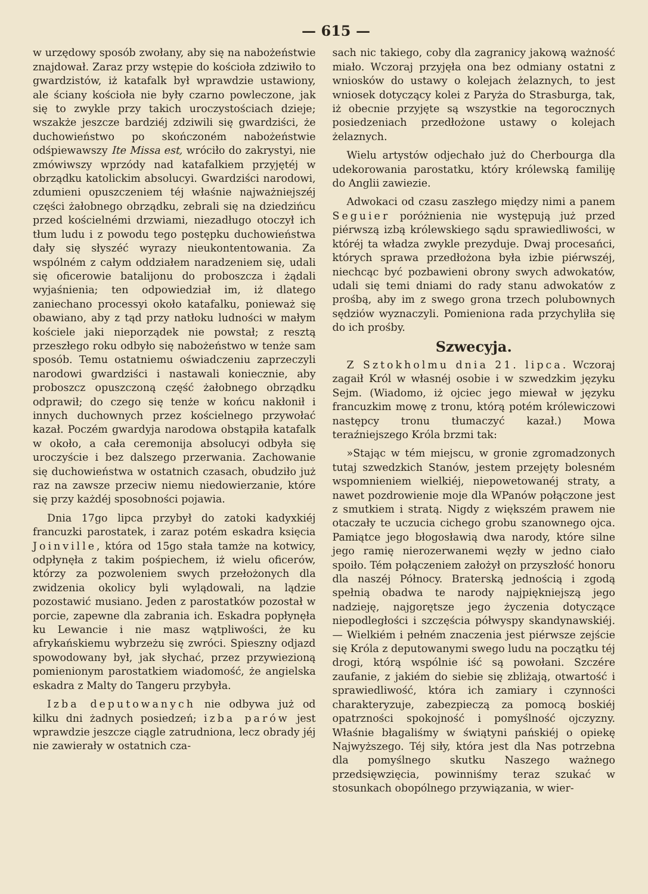— 615 —
w urzędowy sposób zwołany, aby się na nabożeństwie znajdował. Zaraz przy wstępie do kościoła zdziwiło to gwardzistów, iż katafalk był wprawdzie ustawiony, ale ściany kościoła nie były czarno powleczone, jak się to zwykle przy takich uroczystościach dzieje; wszakże jeszcze bardziéj zdziwili się gwardziści, że duchowieństwo po skończoném nabożeństwie odśpiewawszy Ite Missa est, wróciło do zakrystyi, nie zmówiwszy wprzódy nad katafalkiem przyjętéj w obrządku katolickim absolucyi. Gwardziści narodowi, zdumieni opuszczeniem téj właśnie najważniejszéj części żałobnego obrządku, zebrali się na dziedzińcu przed kościelnémi drzwiami, niezadługo otoczył ich tłum ludu i z powodu tego postępku duchowieństwa dały się słyszéć wyrazy nieukontentowania. Za wspólném z całym oddziałem naradzeniem się, udali się oficerowie batalijonu do proboszcza i żądali wyjaśnienia; ten odpowiedział im, iż dlatego zaniechano processyi około katafalku, ponieważ się obawiano, aby z tąd przy natłoku ludności w małym kościele jaki nieporządek nie powstał; z resztą przeszłego roku odbyło się nabożeństwo w tenże sam sposób. Temu ostatniemu oświadczeniu zaprzeczyli narodowi gwardziści i nastawali koniecznie, aby proboszcz opuszczoną część żałobnego obrządku odprawił; do czego się tenże w końcu nakłonił i innych duchownych przez kościelnego przywołać kazał. Poczém gwardyja narodowa obstąpiła katafalk w około, a cała ceremonija absolucyi odbyła się uroczyście i bez dalszego przerwania. Zachowanie się duchowieństwa w ostatnich czasach, obudziło już raz na zawsze przeciw niemu niedowierzanie, które się przy każdéj sposobności pojawia.
Dnia 17go lipca przybył do zatoki kadyxkiéj francuzki parostatek, i zaraz potém eskadra księcia Joinville, która od 15go stała tamże na kotwicy, odpłynęła z takim pośpiechem, iż wielu oficerów, którzy za pozwoleniem swych przełożonych dla zwidzenia okolicy byli wylądowali, na lądzie pozostawić musiano. Jeden z parostatków pozostał w porcie, zapewne dla zabrania ich. Eskadra popłynęła ku Lewancie i nie masz wątpliwości, że ku afrykańskiemu wybrzeżu się zwróci. Spieszny odjazd spowodowany był, jak słychać, przez przywiezioną pomienionym parostatkiem wiadomość, że angielska eskadra z Malty do Tangeru przybyła.
Izba deputowanych nie odbywa już od kilku dni żadnych posiedzeń; izba parów jest wprawdzie jeszcze ciągle zatrudniona, lecz obrady jéj nie zawierały w ostatnich cza-
sach nic takiego, coby dla zagranicy jakową ważność miało. Wczoraj przyjęła ona bez odmiany ostatni z wniosków do ustawy o kolejach żelaznych, to jest wniosek dotyczący kolei z Paryża do Strasburga, tak, iż obecnie przyjęte są wszystkie na tegorocznych posiedzeniach przedłożone ustawy o kolejach żelaznych.
Wielu artystów odjechało już do Cherbourga dla udekorowania parostatku, który królewską familiję do Anglii zawiezie.
Adwokaci od czasu zaszłego między nimi a panem Seguier poróżnienia nie występują już przed piérwszą izbą królewskiego sądu sprawiedliwości, w któréj ta władza zwykle prezyduje. Dwaj procesańci, których sprawa przedłożona była izbie piérwszéj, niechcąc być pozbawieni obrony swych adwokatów, udali się temi dniami do rady stanu adwokatów z prośbą, aby im z swego grona trzech polubownych sędziów wyznaczyli. Pomieniona rada przychyliła się do ich prośby.
Szwecyja.
Z Sztokholmu dnia 21. lipca. Wczoraj zagaił Król w własnéj osobie i w szwedzkim języku Sejm. (Wiadomo, iż ojciec jego miewał w języku francuzkim mowę z tronu, którą potém królewiczowi następcy tronu tłumaczyć kazał.) Mowa teraźniejszego Króla brzmi tak:
»Stając w tém miejscu, w gronie zgromadzonych tutaj szwedzkich Stanów, jestem przejęty bolesném wspomnieniem wielkiéj, niepowetowanéj straty, a nawet pozdrowienie moje dla WPanów połączone jest z smutkiem i stratą. Nigdy z większém prawem nie otaczały te uczucia cichego grobu szanownego ojca. Pamiątce jego błogosławią dwa narody, które silne jego ramię nierozerwanemi węzły w jedno ciało spoiło. Tém połączeniem założył on przyszłość honoru dla naszéj Północy. Braterską jednością i zgodą spełnią obadwa te narody najpiękniejszą jego nadzieję, najgorętsze jego życzenia dotyczące niepodległości i szczęścia półwyspy skandynawskiéj. — Wielkiém i pełném znaczenia jest piérwsze zejście się Króla z deputowanymi swego ludu na początku téj drogi, którą wspólnie iść są powołani. Szczére zaufanie, z jakiém do siebie się zbliżają, otwartość i sprawiedliwość, która ich zamiary i czynności charakteryzuje, zabezpieczą za pomocą boskiéj opatrzności spokojność i pomyślność ojczyzny. Właśnie błagaliśmy w świątyni pańskiéj o opiekę Najwyższego. Téj siły, która jest dla Nas potrzebna dla pomyślnego skutku Naszego ważnego przedsięwzięcia, powinniśmy teraz szukać w stosunkach obopólnego przywiązania, w wier-